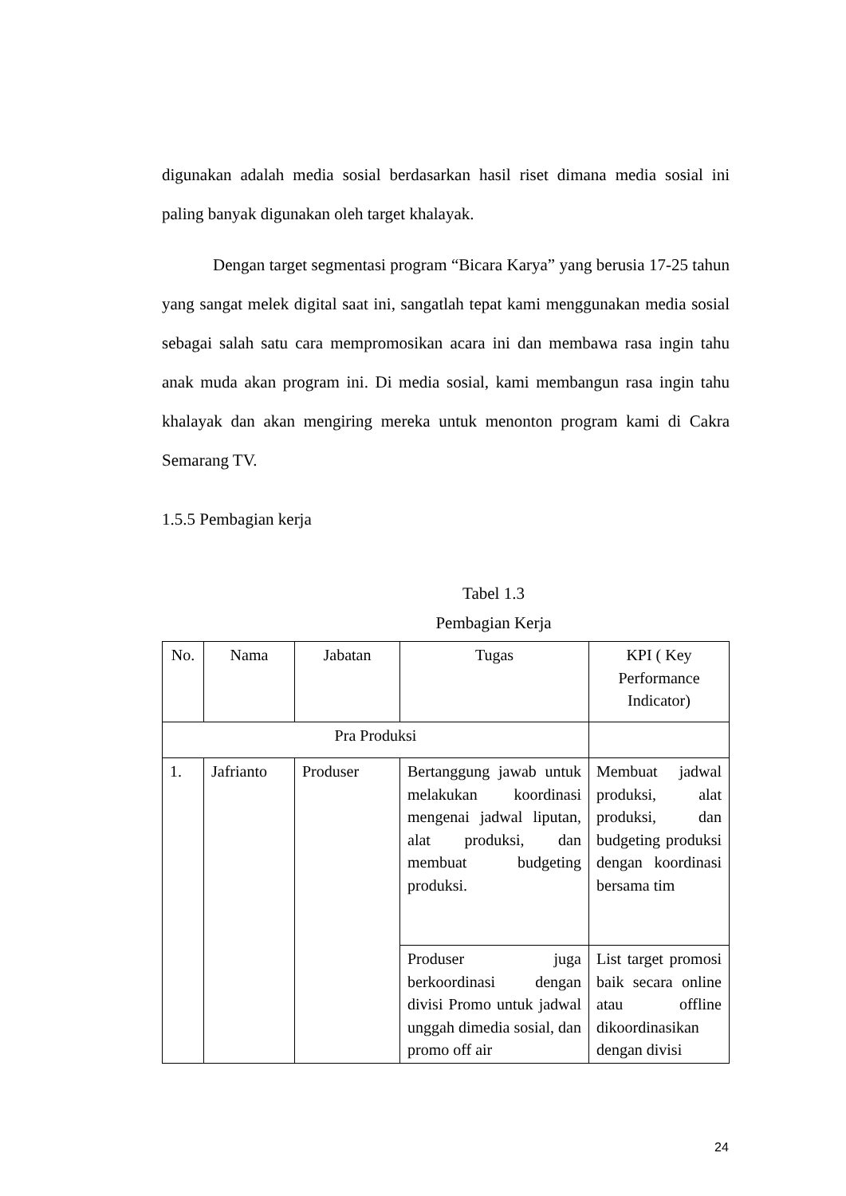digunakan adalah media sosial berdasarkan hasil riset dimana media sosial ini paling banyak digunakan oleh target khalayak.
Dengan target segmentasi program “Bicara Karya” yang berusia 17-25 tahun yang sangat melek digital saat ini, sangatlah tepat kami menggunakan media sosial sebagai salah satu cara mempromosikan acara ini dan membawa rasa ingin tahu anak muda akan program ini. Di media sosial, kami membangun rasa ingin tahu khalayak dan akan mengiring mereka untuk menonton program kami di Cakra Semarang TV.
1.5.5 Pembagian kerja
Tabel 1.3
Pembagian Kerja
| No. | Nama | Jabatan | Tugas | KPI ( Key Performance Indicator) |
| --- | --- | --- | --- | --- |
| Pra Produksi | | | | |
| 1. | Jafrianto | Produser | Bertanggung jawab untuk melakukan koordinasi mengenai jadwal liputan, alat produksi, dan membuat budgeting produksi. | Membuat jadwal produksi, alat produksi, dan budgeting produksi dengan koordinasi bersama tim |
| | | | Produser juga berkoordinasi dengan divisi Promo untuk jadwal unggah dimedia sosial, dan promo off air | List target promosi baik secara online atau offline dikoordinasikan dengan divisi |
24